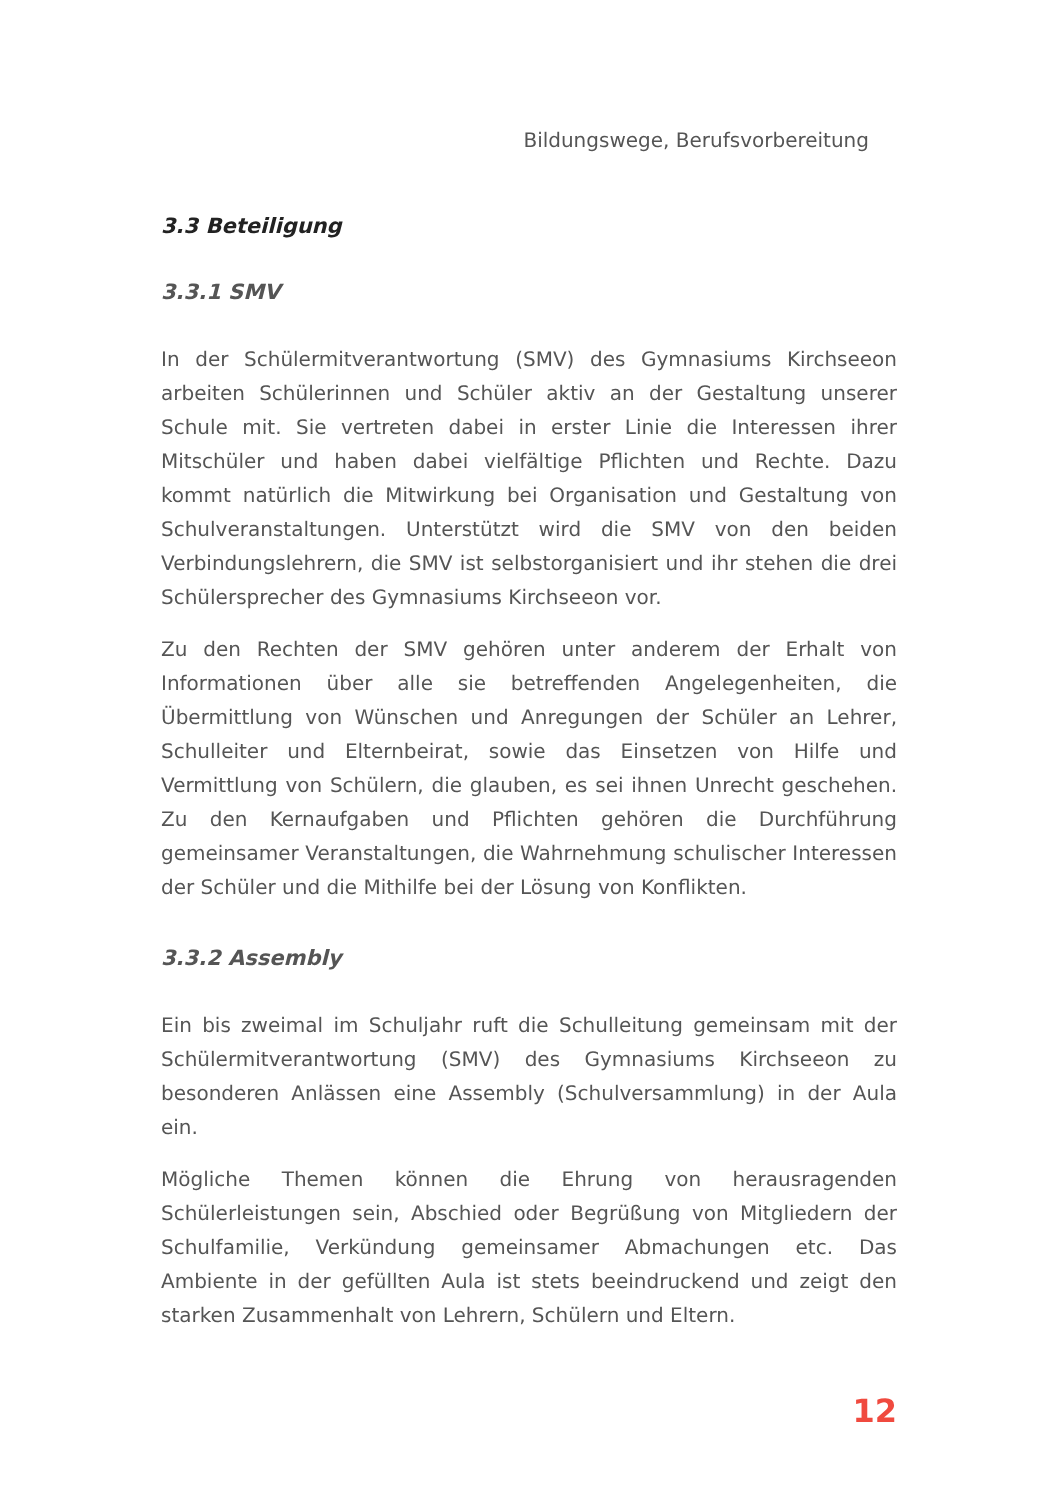Bildungswege, Berufsvorbereitung
3.3 Beteiligung
3.3.1 SMV
In der Schülermitverantwortung (SMV) des Gymnasiums Kirchseeon arbeiten Schülerinnen und Schüler aktiv an der Gestaltung unserer Schule mit. Sie vertreten dabei in erster Linie die Interessen ihrer Mitschüler und haben dabei vielfältige Pflichten und Rechte. Dazu kommt natürlich die Mitwirkung bei Organisation und Gestaltung von Schulveranstaltungen. Unterstützt wird die SMV von den beiden Verbindungslehrern, die SMV ist selbstorganisiert und ihr stehen die drei Schülersprecher des Gymnasiums Kirchseeon vor.
Zu den Rechten der SMV gehören unter anderem der Erhalt von Informationen über alle sie betreffenden Angelegenheiten, die Übermittlung von Wünschen und Anregungen der Schüler an Lehrer, Schulleiter und Elternbeirat, sowie das Einsetzen von Hilfe und Vermittlung von Schülern, die glauben, es sei ihnen Unrecht geschehen. Zu den Kernaufgaben und Pflichten gehören die Durchführung gemeinsamer Veranstaltungen, die Wahrnehmung schulischer Interessen der Schüler und die Mithilfe bei der Lösung von Konflikten.
3.3.2 Assembly
Ein bis zweimal im Schuljahr ruft die Schulleitung gemeinsam mit der Schülermitverantwortung (SMV) des Gymnasiums Kirchseeon zu besonderen Anlässen eine Assembly (Schulversammlung) in der Aula ein.
Mögliche Themen können die Ehrung von herausragenden Schülerleistungen sein, Abschied oder Begrüßung von Mitgliedern der Schulfamilie, Verkündung gemeinsamer Abmachungen etc. Das Ambiente in der gefüllten Aula ist stets beeindruckend und zeigt den starken Zusammenhalt von Lehrern, Schülern und Eltern.
12